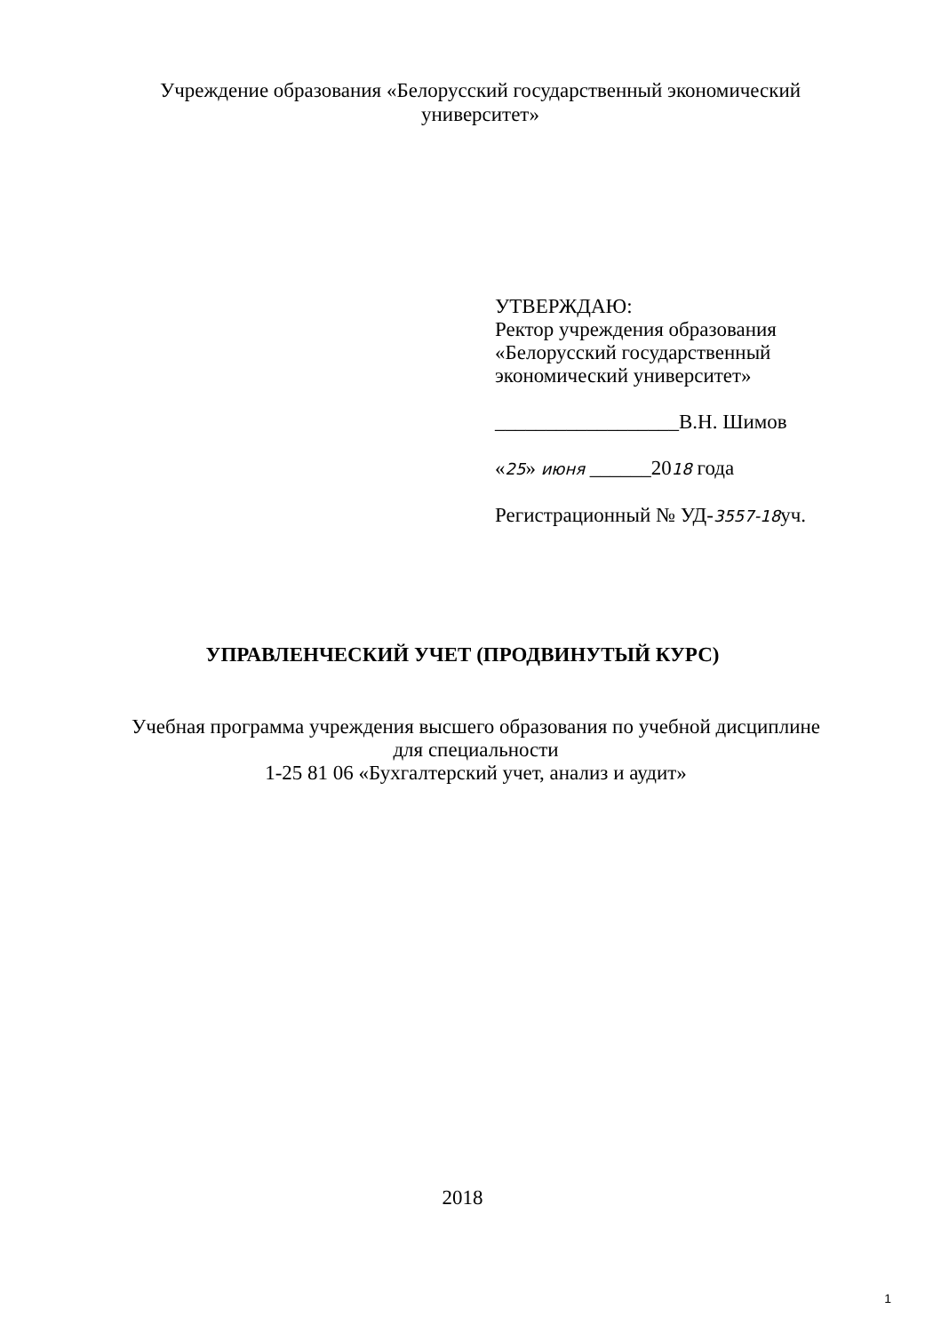Учреждение образования «Белорусский государственный экономический
университет»
УТВЕРЖДАЮ:
Ректор учреждения образования
«Белорусский государственный
экономический университет»
__________________В.Н. Шимов
«25» июня ______2018 года
Регистрационный № УД-3557-18уч.
УПРАВЛЕНЧЕСКИЙ УЧЕТ (ПРОДВИНУТЫЙ КУРС)
Учебная программа учреждения высшего образования по учебной дисциплине
для специальности
1-25 81 06 «Бухгалтерский учет, анализ и аудит»
2018
1